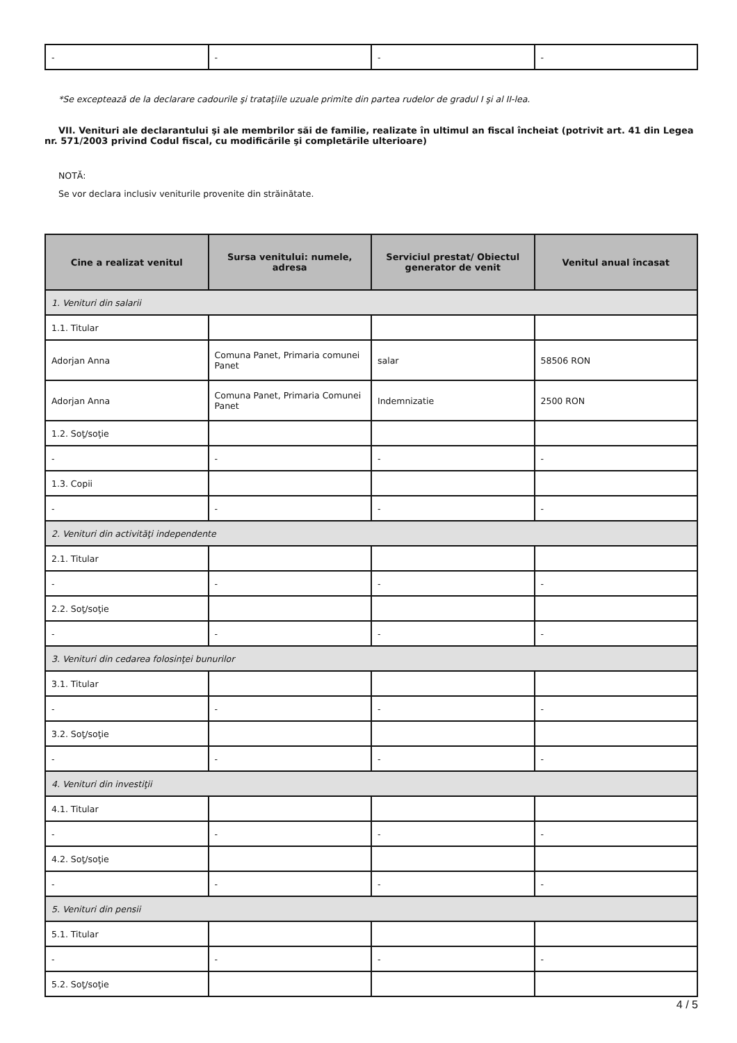| - | - | - | - |
*Se exceptează de la declarare cadourile şi trataţiile uzuale primite din partea rudelor de gradul I şi al II-lea.
VII. Venituri ale declarantului şi ale membrilor săi de familie, realizate în ultimul an fiscal încheiat (potrivit art. 41 din Legea nr. 571/2003 privind Codul fiscal, cu modificările şi completările ulterioare)
NOTĂ:
Se vor declara inclusiv veniturile provenite din străinătate.
| Cine a realizat venitul | Sursa venitului: numele, adresa | Serviciul prestat/ Obiectul generator de venit | Venitul anual încasat |
| --- | --- | --- | --- |
| 1. Venituri din salarii | | | |
| 1.1. Titular | | | |
| Adorjan Anna | Comuna Panet, Primaria comunei Panet | salar | 58506 RON |
| Adorjan Anna | Comuna Panet, Primaria Comunei Panet | Indemnizatie | 2500 RON |
| 1.2. Soţ/soţie | | | |
| - | - | - | - |
| 1.3. Copii | | | |
| - | - | - | - |
| 2. Venituri din activităţi independente | | | |
| 2.1. Titular | | | |
| - | - | - | - |
| 2.2. Soţ/soţie | | | |
| - | - | - | - |
| 3. Venituri din cedarea folosinţei bunurilor | | | |
| 3.1. Titular | | | |
| - | - | - | - |
| 3.2. Soţ/soţie | | | |
| - | - | - | - |
| 4. Venituri din investiţii | | | |
| 4.1. Titular | | | |
| - | - | - | - |
| 4.2. Soţ/soţie | | | |
| - | - | - | - |
| 5. Venituri din pensii | | | |
| 5.1. Titular | | | |
| - | - | - | - |
| 5.2. Soţ/soţie | | | |
4 / 5